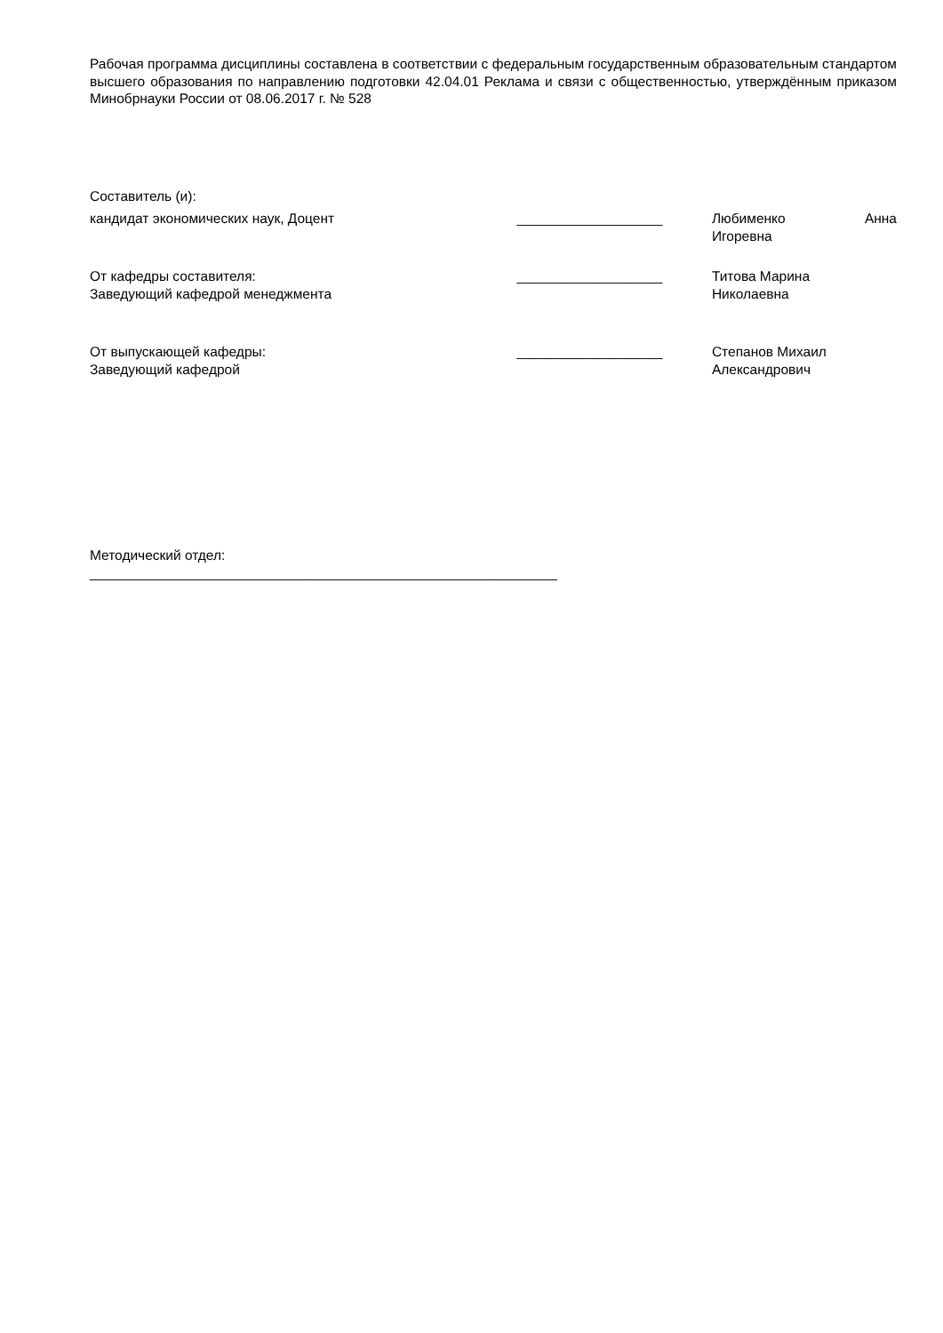Рабочая программа дисциплины составлена в соответствии с федеральным государственным образовательным стандартом высшего образования по направлению подготовки 42.04.01 Реклама и связи с общественностью, утверждённым приказом Минобрнауки России от 08.06.2017 г. № 528
Составитель (и):
кандидат экономических наук, Доцент ___________________ Любименко Анна Игоревна
От кафедры составителя:
Заведующий кафедрой менеджмента
___________________ Титова Марина
Николаевна
От выпускающей кафедры:
Заведующий кафедрой
___________________ Степанов Михаил
Александрович
Методический отдел:
_____________________________________________________________